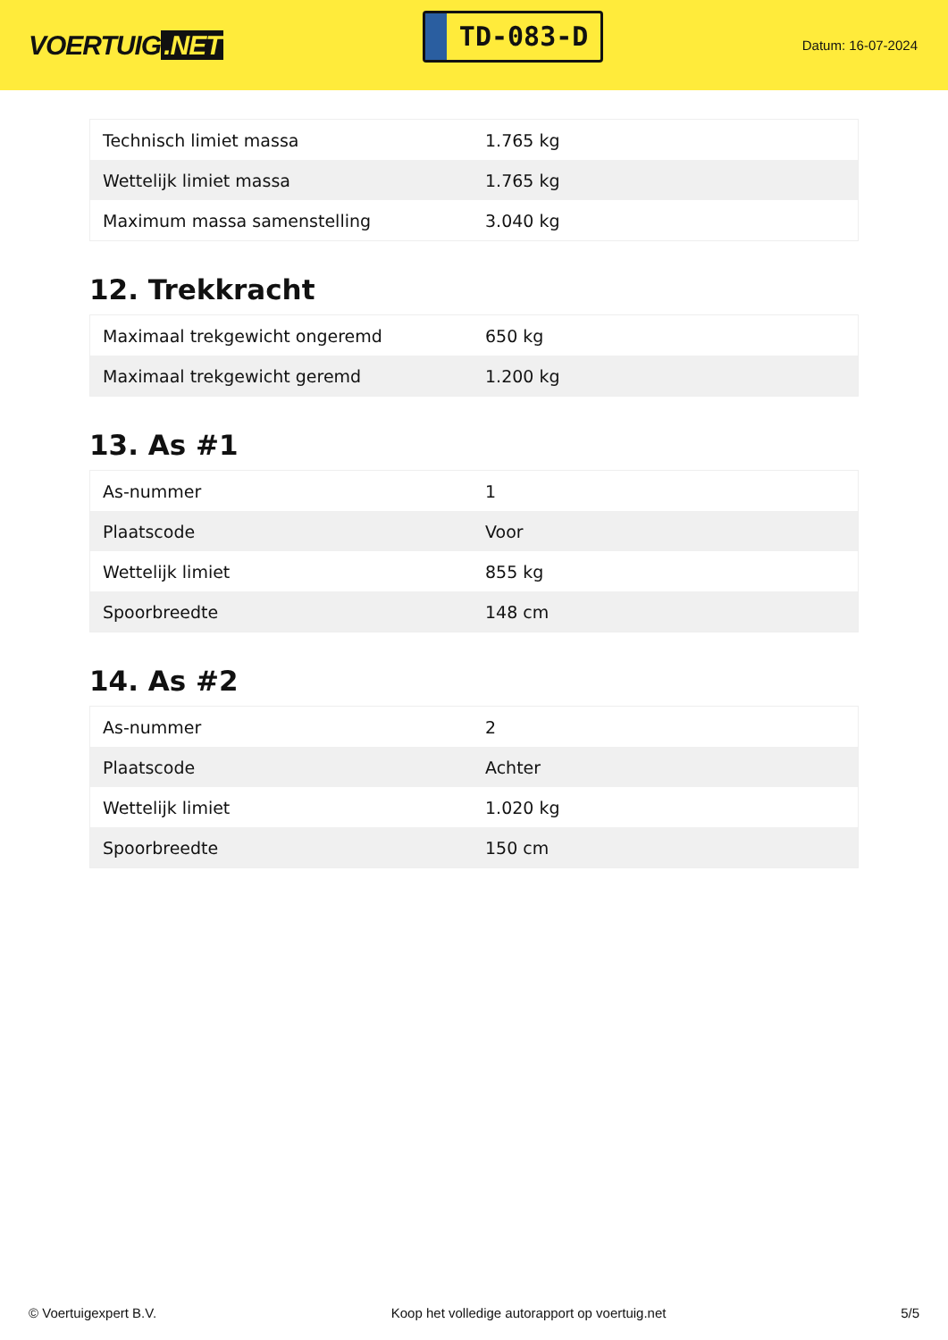VOERTUIG.NET
TD-083-D
Datum: 16-07-2024
| Technisch limiet massa | 1.765 kg |
| Wettelijk limiet massa | 1.765 kg |
| Maximum massa samenstelling | 3.040 kg |
12. Trekkracht
| Maximaal trekgewicht ongeremd | 650 kg |
| Maximaal trekgewicht geremd | 1.200 kg |
13. As #1
| As-nummer | 1 |
| Plaatscode | Voor |
| Wettelijk limiet | 855 kg |
| Spoorbreedte | 148 cm |
14. As #2
| As-nummer | 2 |
| Plaatscode | Achter |
| Wettelijk limiet | 1.020 kg |
| Spoorbreedte | 150 cm |
© Voertuigexpert B.V. Koop het volledige autorapport op voertuig.net 5/5